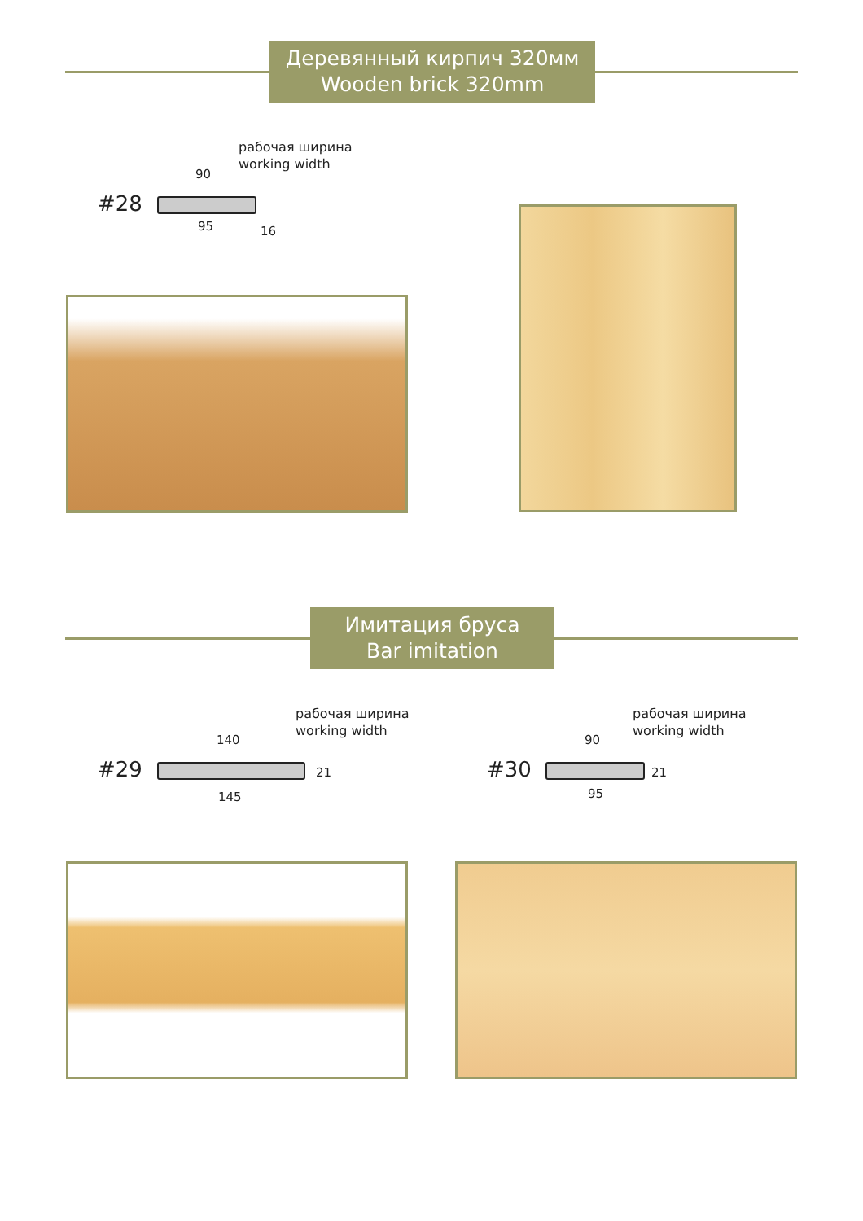Деревянный кирпич 320мм
Wooden brick 320mm
рабочая ширина
working width
#28
90
95 16
Имитация бруса
Bar imitation
рабочая ширина
working width
#29
140
145
21
рабочая ширина
working width
#30
90
95
21